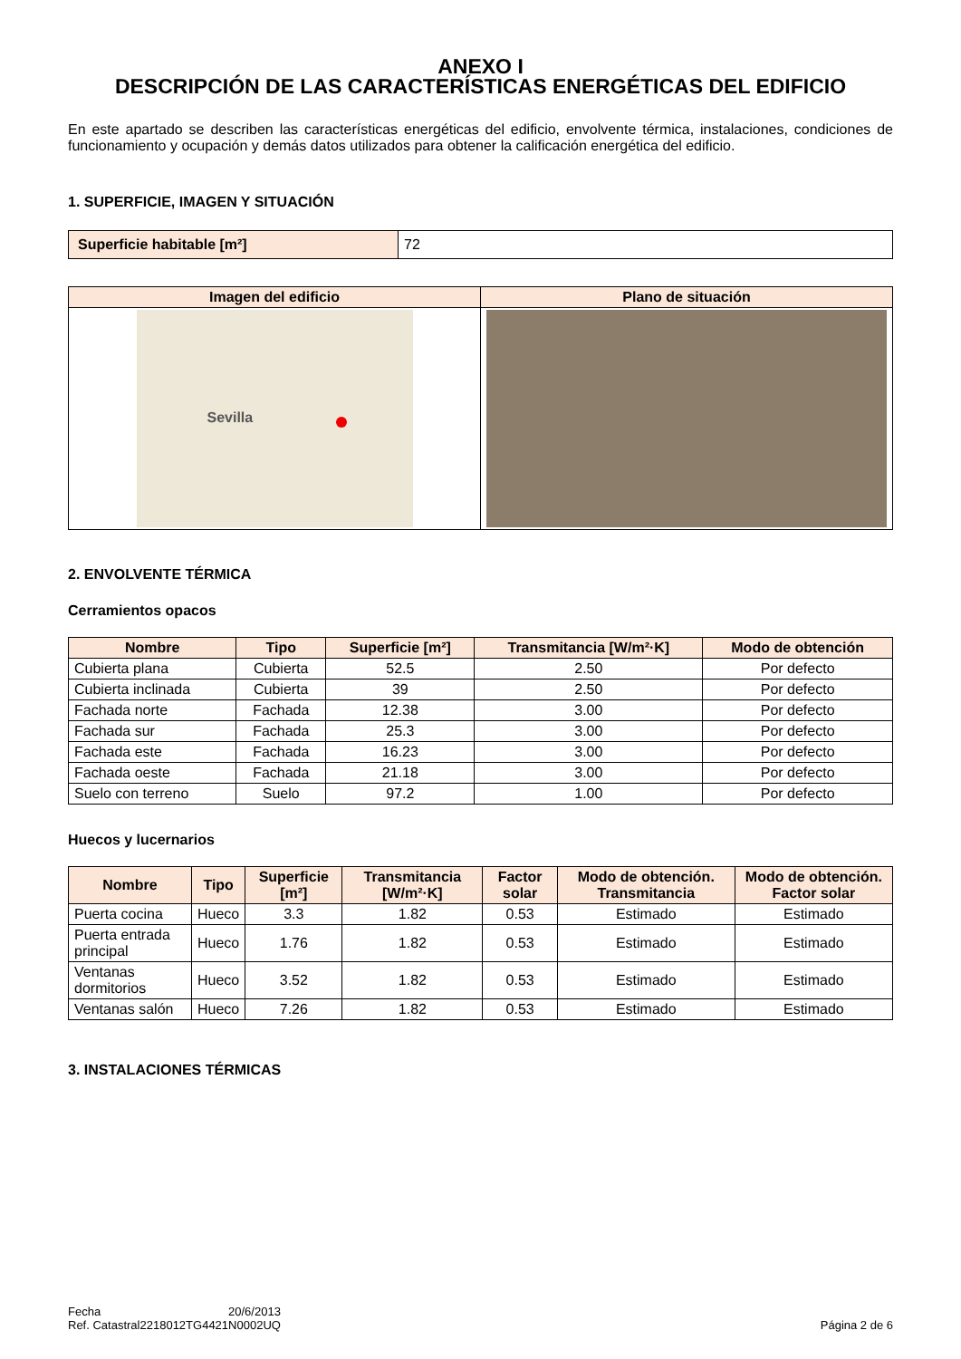ANEXO I
DESCRIPCIÓN DE LAS CARACTERÍSTICAS ENERGÉTICAS DEL EDIFICIO
En este apartado se describen las características energéticas del edificio, envolvente térmica, instalaciones, condiciones de funcionamiento y ocupación y demás datos utilizados para obtener la calificación energética del edificio.
1. SUPERFICIE, IMAGEN Y SITUACIÓN
| Superficie habitable [m²] | 72 |
| Imagen del edificio | Plano de situación |
| --- | --- |
| Sevilla | |
2. ENVOLVENTE TÉRMICA
Cerramientos opacos
| Nombre | Tipo | Superficie [m²] | Transmitancia [W/m²·K] | Modo de obtención |
| --- | --- | --- | --- | --- |
| Cubierta plana | Cubierta | 52.5 | 2.50 | Por defecto |
| Cubierta inclinada | Cubierta | 39 | 2.50 | Por defecto |
| Fachada norte | Fachada | 12.38 | 3.00 | Por defecto |
| Fachada sur | Fachada | 25.3 | 3.00 | Por defecto |
| Fachada este | Fachada | 16.23 | 3.00 | Por defecto |
| Fachada oeste | Fachada | 21.18 | 3.00 | Por defecto |
| Suelo con terreno | Suelo | 97.2 | 1.00 | Por defecto |
Huecos y lucernarios
| Nombre | Tipo | Superficie [m²] | Transmitancia [W/m²·K] | Factor solar | Modo de obtención. Transmitancia | Modo de obtención. Factor solar |
| --- | --- | --- | --- | --- | --- | --- |
| Puerta cocina | Hueco | 3.3 | 1.82 | 0.53 | Estimado | Estimado |
| Puerta entrada principal | Hueco | 1.76 | 1.82 | 0.53 | Estimado | Estimado |
| Ventanas dormitorios | Hueco | 3.52 | 1.82 | 0.53 | Estimado | Estimado |
| Ventanas salón | Hueco | 7.26 | 1.82 | 0.53 | Estimado | Estimado |
3. INSTALACIONES TÉRMICAS
Fecha
Ref. Catastral
20/6/2013
2218012TG4421N0002UQ
Página 2 de 6